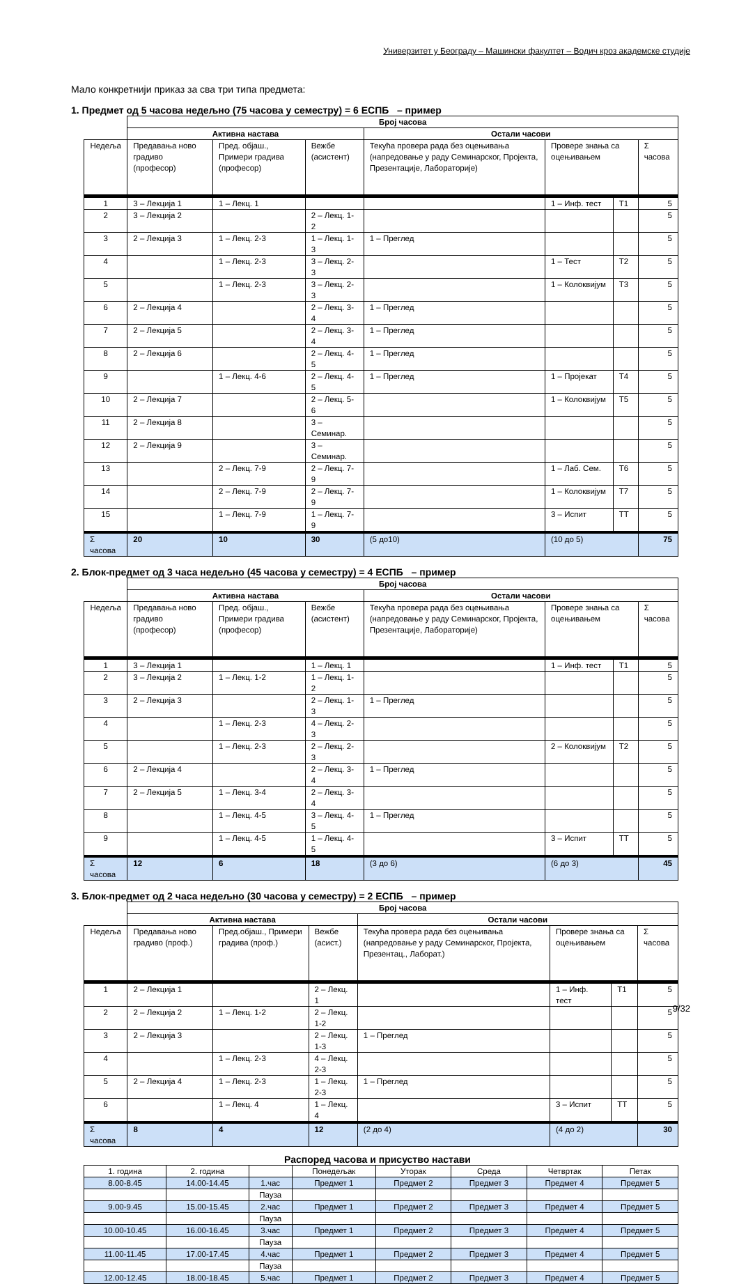Универзитет у Београду – Машински факултет – Водич кроз академске студије
Мало конкретнији приказ за сва три типа предмета:
1. Предмет од 5 часова недељно (75 часова у семестру) = 6 ЕСПБ – пример
| | Број часова | | | | | | |
| --- | --- | --- | --- | --- | --- | --- | --- |
| | Активна настава | | | Остали часови | | | |
| Недеља | Предавања ново градиво (професор) | Пред. објаш., Примери градива (професор) | Вежбе (асистент) | Текућа провера рада без оцењивања (напредовање у раду Семинарског, Пројекта, Презентације, Лабораторије) | Провере знања са оцењивањем | | Σ часова |
| 1 | 3 – Лекција 1 | 1 – Лекц. 1 | | | 1 – Инф. тест | Т1 | 5 |
| 2 | 3 – Лекција 2 | | 2 – Лекц. 1-2 | | | | 5 |
| 3 | 2 – Лекција 3 | 1 – Лекц. 2-3 | 1 – Лекц. 1-3 | 1 – Преглед | | | 5 |
| 4 | | 1 – Лекц. 2-3 | 3 – Лекц. 2-3 | | 1 – Тест | Т2 | 5 |
| 5 | | 1 – Лекц. 2-3 | 3 – Лекц. 2-3 | | 1 – Колоквијум | Т3 | 5 |
| 6 | 2 – Лекција 4 | | 2 – Лекц. 3-4 | 1 – Преглед | | | 5 |
| 7 | 2 – Лекција 5 | | 2 – Лекц. 3-4 | 1 – Преглед | | | 5 |
| 8 | 2 – Лекција 6 | | 2 – Лекц. 4-5 | 1 – Преглед | | | 5 |
| 9 | | 1 – Лекц. 4-6 | 2 – Лекц. 4-5 | 1 – Преглед | 1 – Пројекат | Т4 | 5 |
| 10 | 2 – Лекција 7 | | 2 – Лекц. 5-6 | | 1 – Колоквијум | Т5 | 5 |
| 11 | 2 – Лекција 8 | | 3 – Семинар. | | | | 5 |
| 12 | 2 – Лекција 9 | | 3 – Семинар. | | | | 5 |
| 13 | | 2 – Лекц. 7-9 | 2 – Лекц. 7-9 | | 1 – Лаб. Сем. | Т6 | 5 |
| 14 | | 2 – Лекц. 7-9 | 2 – Лекц. 7-9 | | 1 – Колоквијум | Т7 | 5 |
| 15 | | 1 – Лекц. 7-9 | 1 – Лекц. 7-9 | | 3 – Испит | ТТ | 5 |
| Σ часова | 20 | 10 | 30 | (5 до10) | (10 до 5) | | 75 |
2. Блок-предмет од 3 часа недељно (45 часова у семестру) = 4 ЕСПБ – пример
| | Број часова | | | | | | |
| --- | --- | --- | --- | --- | --- | --- | --- |
| | Активна настава | | | Остали часови | | | |
| Недеља | Предавања ново градиво (професор) | Пред. објаш., Примери градива (професор) | Вежбе (асистент) | Текућа провера рада без оцењивања (напредовање у раду Семинарског, Пројекта, Презентације, Лабораторије) | Провере знања са оцењивањем | | Σ часова |
| 1 | 3 – Лекција 1 | | 1 – Лекц. 1 | | 1 – Инф. тест | Т1 | 5 |
| 2 | 3 – Лекција 2 | 1 – Лекц. 1-2 | 1 – Лекц. 1-2 | | | | 5 |
| 3 | 2 – Лекција 3 | | 2 – Лекц. 1-3 | 1 – Преглед | | | 5 |
| 4 | | 1 – Лекц. 2-3 | 4 – Лекц. 2-3 | | | | 5 |
| 5 | | 1 – Лекц. 2-3 | 2 – Лекц. 2-3 | | 2 – Колоквијум | Т2 | 5 |
| 6 | 2 – Лекција 4 | | 2 – Лекц. 3-4 | 1 – Преглед | | | 5 |
| 7 | 2 – Лекција 5 | 1 – Лекц. 3-4 | 2 – Лекц. 3-4 | | | | 5 |
| 8 | | 1 – Лекц. 4-5 | 3 – Лекц. 4-5 | 1 – Преглед | | | 5 |
| 9 | | 1 – Лекц. 4-5 | 1 – Лекц. 4-5 | | 3 – Испит | ТТ | 5 |
| Σ часова | 12 | 6 | 18 | (3 до 6) | (6 до 3) | | 45 |
3. Блок-предмет од 2 часа недељно (30 часова у семестру) = 2 ЕСПБ – пример
| | Број часова | | | | | | |
| --- | --- | --- | --- | --- | --- | --- | --- |
| | Активна настава | | | Остали часови | | | |
| Недеља | Предавања ново градиво (проф.) | Пред.објаш., Примери градива (проф.) | Вежбе (асист.) | Текућа провера рада без оцењивања (напредовање у раду Семинарског, Пројекта, Презентац., Лаборат.) | Провере знања са оцењивањем | | Σ часова |
| 1 | 2 – Лекција 1 | | 2 – Лекц. 1 | | 1 – Инф. тест | Т1 | 5 |
| 2 | 2 – Лекција 2 | 1 – Лекц. 1-2 | 2 – Лекц. 1-2 | | | | 5 |
| 3 | 2 – Лекција 3 | | 2 – Лекц. 1-3 | 1 – Преглед | | | 5 |
| 4 | | 1 – Лекц. 2-3 | 4 – Лекц. 2-3 | | | | 5 |
| 5 | 2 – Лекција 4 | 1 – Лекц. 2-3 | 1 – Лекц. 2-3 | 1 – Преглед | | | 5 |
| 6 | | 1 – Лекц. 4 | 1 – Лекц. 4 | | 3 – Испит | ТТ | 5 |
| Σ часова | 8 | 4 | 12 | (2 до 4) | (4 до 2) | | 30 |
Распоред часова и присуство настави
| 1. година | 2. година | | Понедељак | Уторак | Среда | Четвртак | Петак |
| 8.00-8.45 | 14.00-14.45 | 1.час | Предмет 1 | Предмет 2 | Предмет 3 | Предмет 4 | Предмет 5 |
| | | Пауза | | | | | |
| 9.00-9.45 | 15.00-15.45 | 2.час | Предмет 1 | Предмет 2 | Предмет 3 | Предмет 4 | Предмет 5 |
| | | Пауза | | | | | |
| 10.00-10.45 | 16.00-16.45 | 3.час | Предмет 1 | Предмет 2 | Предмет 3 | Предмет 4 | Предмет 5 |
| | | Пауза | | | | | |
| 11.00-11.45 | 17.00-17.45 | 4.час | Предмет 1 | Предмет 2 | Предмет 3 | Предмет 4 | Предмет 5 |
| | | Пауза | | | | | |
| 12.00-12.45 | 18.00-18.45 | 5.час | Предмет 1 | Предмет 2 | Предмет 3 | Предмет 4 | Предмет 5 |
9/32